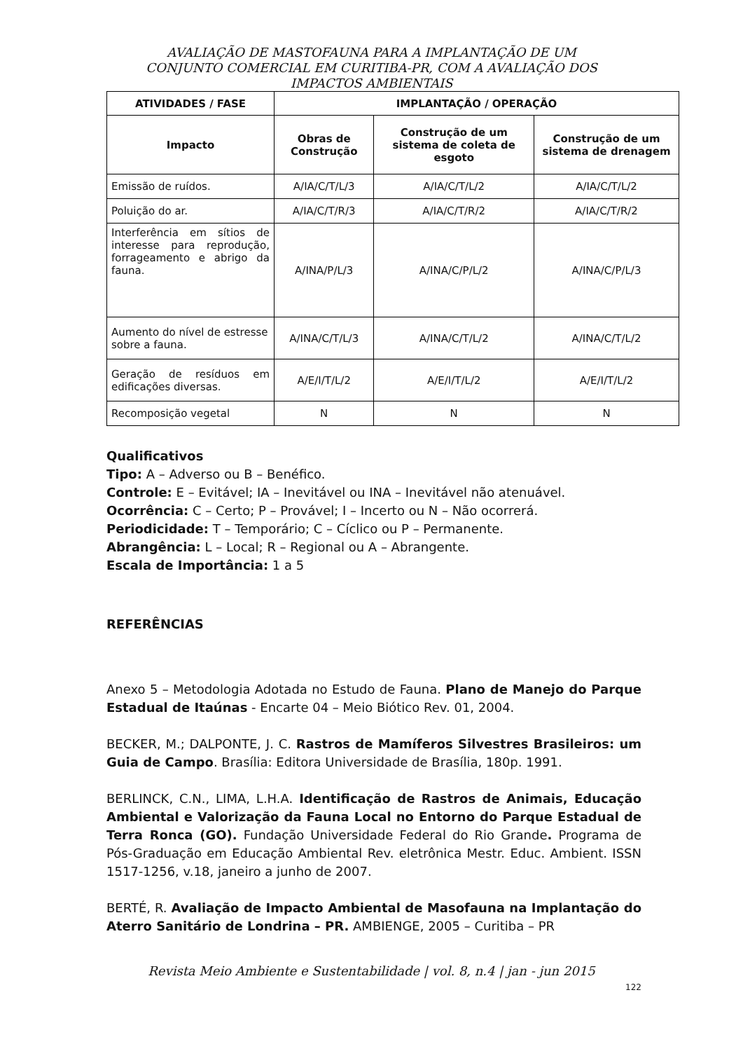AVALIAÇÃO DE MASTOFAUNA PARA A IMPLANTAÇÃO DE UM
CONJUNTO COMERCIAL EM CURITIBA-PR, COM A AVALIAÇÃO DOS
IMPACTOS AMBIENTAIS
| ATIVIDADES / FASE | IMPLANTAÇÃO / OPERAÇÃO | | |
| --- | --- | --- | --- |
| Impacto | Obras de Construção | Construção de um sistema de coleta de esgoto | Construção de um sistema de drenagem |
| Emissão de ruídos. | A/IA/C/T/L/3 | A/IA/C/T/L/2 | A/IA/C/T/L/2 |
| Poluição do ar. | A/IA/C/T/R/3 | A/IA/C/T/R/2 | A/IA/C/T/R/2 |
| Interferência em sítios de interesse para reprodução, forrageamento e abrigo da fauna. | A/INA/P/L/3 | A/INA/C/P/L/2 | A/INA/C/P/L/3 |
| Aumento do nível de estresse sobre a fauna. | A/INA/C/T/L/3 | A/INA/C/T/L/2 | A/INA/C/T/L/2 |
| Geração de resíduos em edificações diversas. | A/E/I/T/L/2 | A/E/I/T/L/2 | A/E/I/T/L/2 |
| Recomposição vegetal | N | N | N |
Qualificativos
Tipo: A – Adverso ou B – Benéfico.
Controle: E – Evitável; IA – Inevitável ou INA – Inevitável não atenuável.
Ocorrência: C – Certo; P – Provável; I – Incerto ou N – Não ocorrerá.
Periodicidade: T – Temporário; C – Cíclico ou P – Permanente.
Abrangência: L – Local; R – Regional ou A – Abrangente.
Escala de Importância: 1 a 5
REFERÊNCIAS
Anexo 5 – Metodologia Adotada no Estudo de Fauna. Plano de Manejo do Parque Estadual de Itaúnas - Encarte 04 – Meio Biótico Rev. 01, 2004.
BECKER, M.; DALPONTE, J. C. Rastros de Mamíferos Silvestres Brasileiros: um Guia de Campo. Brasília: Editora Universidade de Brasília, 180p. 1991.
BERLINCK, C.N., LIMA, L.H.A. Identificação de Rastros de Animais, Educação Ambiental e Valorização da Fauna Local no Entorno do Parque Estadual de Terra Ronca (GO). Fundação Universidade Federal do Rio Grande. Programa de Pós-Graduação em Educação Ambiental Rev. eletrônica Mestr. Educ. Ambient. ISSN 1517-1256, v.18, janeiro a junho de 2007.
BERTÉ, R. Avaliação de Impacto Ambiental de Masofauna na Implantação do Aterro Sanitário de Londrina – PR. AMBIENGE, 2005 – Curitiba – PR
Revista Meio Ambiente e Sustentabilidade | vol. 8, n.4 | jan - jun 2015
122